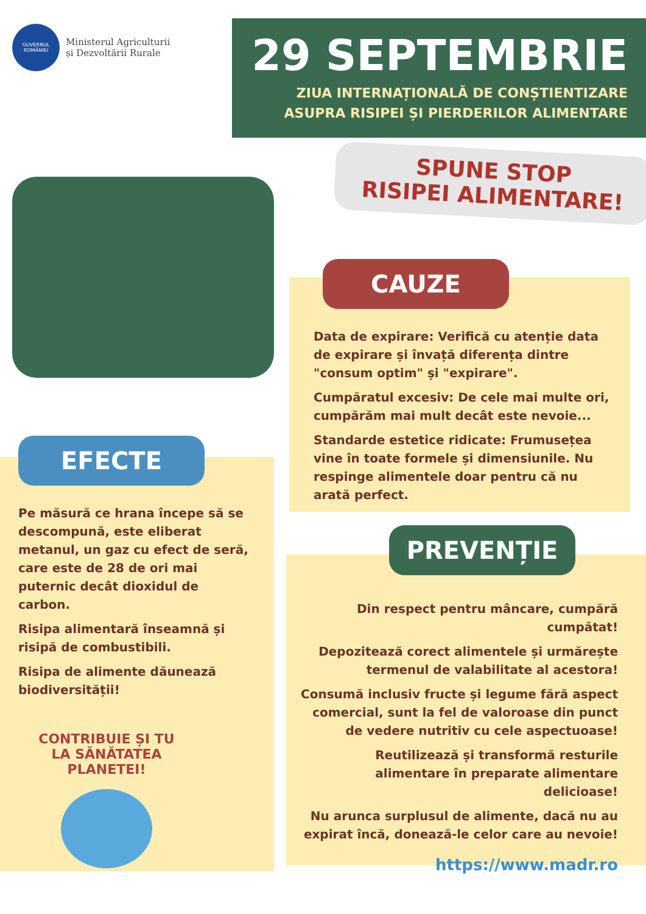GUVERNUL ROMÂNIEI
Ministerul Agriculturii
și Dezvoltării Rurale
29 SEPTEMBRIE
ZIUA INTERNAȚIONALĂ DE CONȘTIENTIZARE
ASUPRA RISIPEI ȘI PIERDERILOR ALIMENTARE
SPUNE STOP
RISIPEI ALIMENTARE!
CAUZE
Data de expirare: Verifică cu atenție data de expirare și învață diferența dintre "consum optim" și "expirare".
Cumpăratul excesiv: De cele mai multe ori, cumpărăm mai mult decât este nevoie...
Standarde estetice ridicate: Frumusețea vine în toate formele și dimensiunile. Nu respinge alimentele doar pentru că nu arată perfect.
EFECTE
Pe măsură ce hrana începe să se descompună, este eliberat metanul, un gaz cu efect de seră, care este de 28 de ori mai puternic decât dioxidul de carbon.
Risipa alimentară înseamnă și risipă de combustibili.
Risipa de alimente dăunează biodiversității!
PREVENȚIE
Din respect pentru mâncare, cumpără cumpătat!
Depozitează corect alimentele și urmărește termenul de valabilitate al acestora!
Consumă inclusiv fructe și legume fără aspect comercial, sunt la fel de valoroase din punct de vedere nutritiv cu cele aspectuoase!
Reutilizează și transformă resturile alimentare în preparate alimentare delicioase!
Nu arunca surplusul de alimente, dacă nu au expirat încă, donează-le celor care au nevoie!
https://www.madr.ro
CONTRIBUIE ȘI TU LA SĂNĂTATEA PLANETEI!